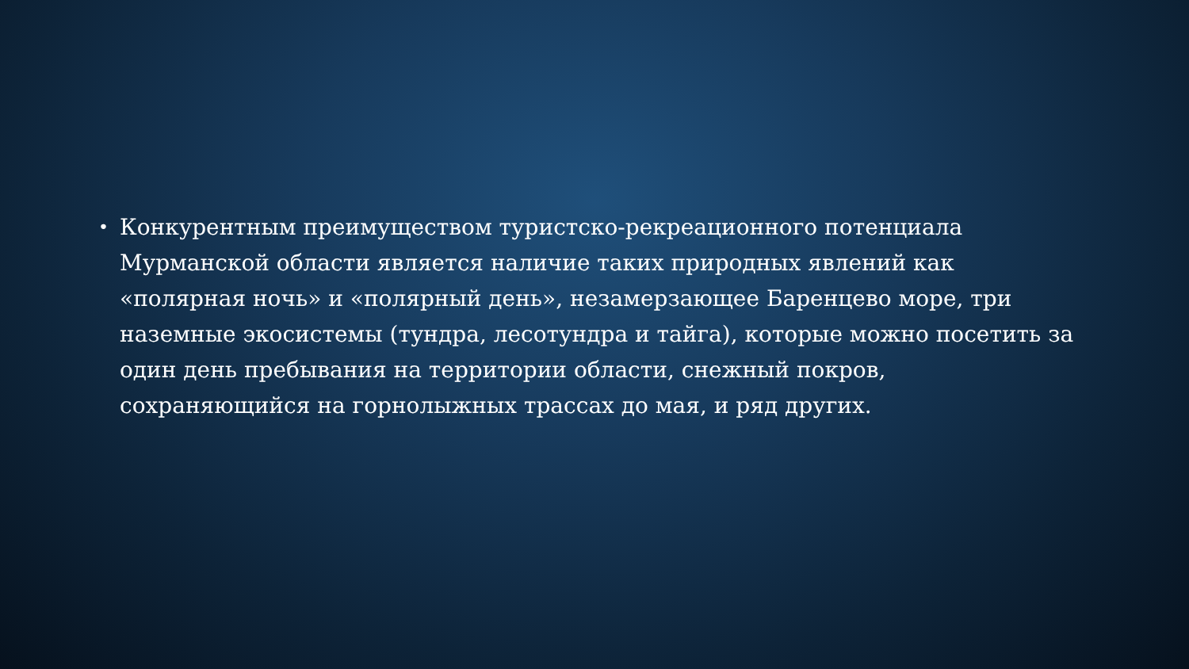• Конкурентным преимуществом туристско-рекреационного потенциала Мурманской области является наличие таких природных явлений как «полярная ночь» и «полярный день», незамерзающее Баренцево море, три наземные экосистемы (тундра, лесотундра и тайга), которые можно посетить за один день пребывания на территории области, снежный покров, сохраняющийся на горнолыжных трассах до мая, и ряд других.